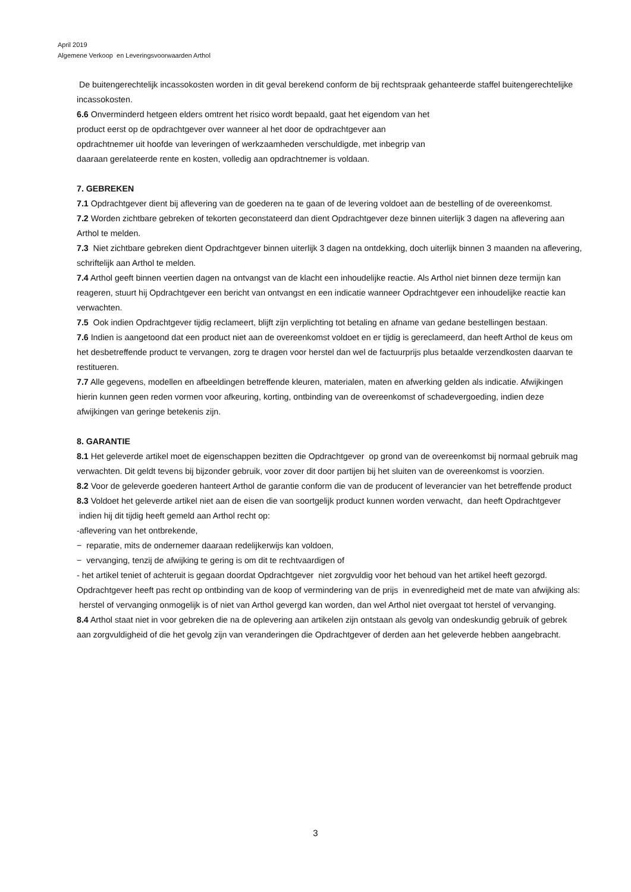April 2019
Algemene Verkoop en Leveringsvoorwaarden Arthol
De buitengerechtelijk incassokosten worden in dit geval berekend conform de bij rechtspraak gehanteerde staffel buitengerechtelijke incassokosten.
6.6 Onverminderd hetgeen elders omtrent het risico wordt bepaald, gaat het eigendom van het
product eerst op de opdrachtgever over wanneer al het door de opdrachtgever aan
opdrachtnemer uit hoofde van leveringen of werkzaamheden verschuldigde, met inbegrip van
daaraan gerelateerde rente en kosten, volledig aan opdrachtnemer is voldaan.
7. GEBREKEN
7.1 Opdrachtgever dient bij aflevering van de goederen na te gaan of de levering voldoet aan de bestelling of de overeenkomst.
7.2 Worden zichtbare gebreken of tekorten geconstateerd dan dient Opdrachtgever deze binnen uiterlijk 3 dagen na aflevering aan Arthol te melden.
7.3 Niet zichtbare gebreken dient Opdrachtgever binnen uiterlijk 3 dagen na ontdekking, doch uiterlijk binnen 3 maanden na aflevering, schriftelijk aan Arthol te melden.
7.4 Arthol geeft binnen veertien dagen na ontvangst van de klacht een inhoudelijke reactie. Als Arthol niet binnen deze termijn kan reageren, stuurt hij Opdrachtgever een bericht van ontvangst en een indicatie wanneer Opdrachtgever een inhoudelijke reactie kan verwachten.
7.5 Ook indien Opdrachtgever tijdig reclameert, blijft zijn verplichting tot betaling en afname van gedane bestellingen bestaan.
7.6 Indien is aangetoond dat een product niet aan de overeenkomst voldoet en er tijdig is gereclameerd, dan heeft Arthol de keus om het desbetreffende product te vervangen, zorg te dragen voor herstel dan wel de factuurprijs plus betaalde verzendkosten daarvan te restitueren.
7.7 Alle gegevens, modellen en afbeeldingen betreffende kleuren, materialen, maten en afwerking gelden als indicatie. Afwijkingen hierin kunnen geen reden vormen voor afkeuring, korting, ontbinding van de overeenkomst of schadevergoeding, indien deze afwijkingen van geringe betekenis zijn.
8. GARANTIE
8.1 Het geleverde artikel moet de eigenschappen bezitten die Opdrachtgever op grond van de overeenkomst bij normaal gebruik mag verwachten. Dit geldt tevens bij bijzonder gebruik, voor zover dit door partijen bij het sluiten van de overeenkomst is voorzien.
8.2 Voor de geleverde goederen hanteert Arthol de garantie conform die van de producent of leverancier van het betreffende product
8.3 Voldoet het geleverde artikel niet aan de eisen die van soortgelijk product kunnen worden verwacht, dan heeft Opdrachtgever indien hij dit tijdig heeft gemeld aan Arthol recht op:
-aflevering van het ontbrekende,
− reparatie, mits de ondernemer daaraan redelijkerwijs kan voldoen,
− vervanging, tenzij de afwijking te gering is om dit te rechtvaardigen of
- het artikel teniet of achteruit is gegaan doordat Opdrachtgever niet zorgvuldig voor het behoud van het artikel heeft gezorgd.
Opdrachtgever heeft pas recht op ontbinding van de koop of vermindering van de prijs in evenredigheid met de mate van afwijking als: herstel of vervanging onmogelijk is of niet van Arthol gevergd kan worden, dan wel Arthol niet overgaat tot herstel of vervanging.
8.4 Arthol staat niet in voor gebreken die na de oplevering aan artikelen zijn ontstaan als gevolg van ondeskundig gebruik of gebrek aan zorgvuldigheid of die het gevolg zijn van veranderingen die Opdrachtgever of derden aan het geleverde hebben aangebracht.
3